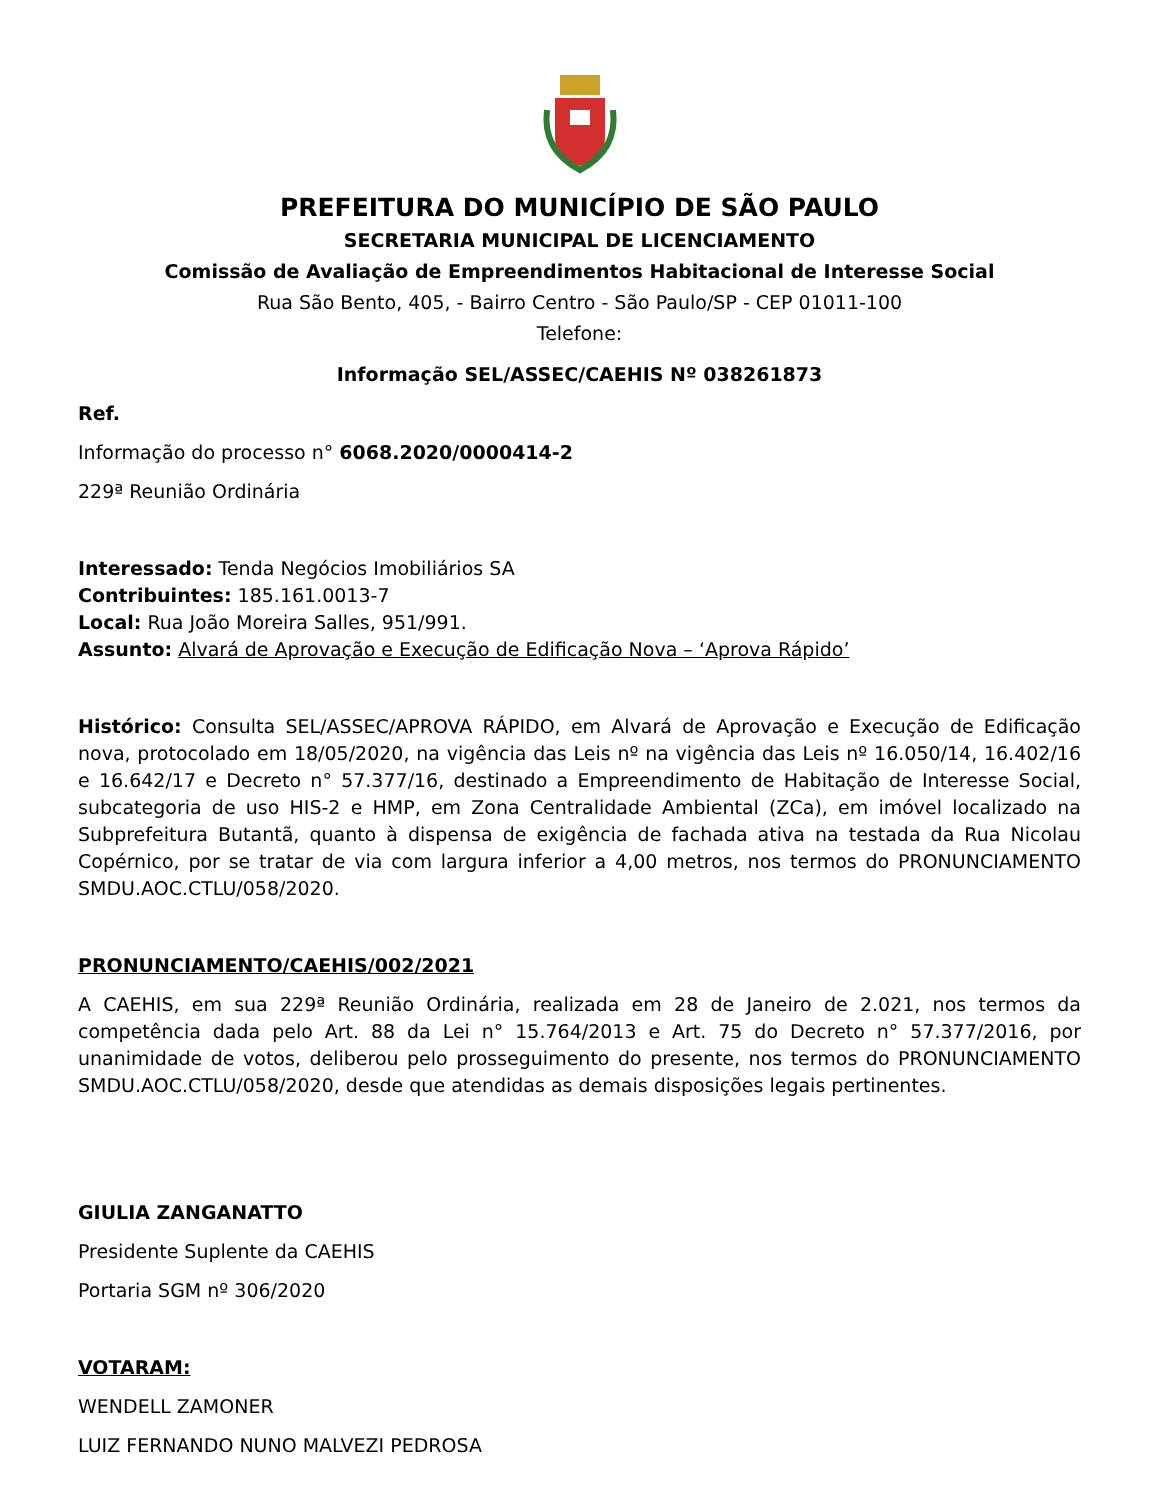PREFEITURA DO MUNICÍPIO DE SÃO PAULO
SECRETARIA MUNICIPAL DE LICENCIAMENTO
Comissão de Avaliação de Empreendimentos Habitacional de Interesse Social
Rua São Bento, 405, - Bairro Centro - São Paulo/SP - CEP 01011-100
Telefone:
Informação SEL/ASSEC/CAEHIS Nº 038261873
Ref.
Informação do processo n° 6068.2020/0000414-2
229ª Reunião Ordinária
Interessado: Tenda Negócios Imobiliários SA
Contribuintes: 185.161.0013-7
Local: Rua João Moreira Salles, 951/991.
Assunto: Alvará de Aprovação e Execução de Edificação Nova – ‘Aprova Rápido’
Histórico: Consulta SEL/ASSEC/APROVA RÁPIDO, em Alvará de Aprovação e Execução de Edificação nova, protocolado em 18/05/2020, na vigência das Leis nº na vigência das Leis nº 16.050/14, 16.402/16 e 16.642/17 e Decreto n° 57.377/16, destinado a Empreendimento de Habitação de Interesse Social, subcategoria de uso HIS-2 e HMP, em Zona Centralidade Ambiental (ZCa), em imóvel localizado na Subprefeitura Butantã, quanto à dispensa de exigência de fachada ativa na testada da Rua Nicolau Copérnico, por se tratar de via com largura inferior a 4,00 metros, nos termos do PRONUNCIAMENTO SMDU.AOC.CTLU/058/2020.
PRONUNCIAMENTO/CAEHIS/002/2021
A CAEHIS, em sua 229ª Reunião Ordinária, realizada em 28 de Janeiro de 2.021, nos termos da competência dada pelo Art. 88 da Lei n° 15.764/2013 e Art. 75 do Decreto n° 57.377/2016, por unanimidade de votos, deliberou pelo prosseguimento do presente, nos termos do PRONUNCIAMENTO SMDU.AOC.CTLU/058/2020, desde que atendidas as demais disposições legais pertinentes.
GIULIA ZANGANATTO
Presidente Suplente da CAEHIS
Portaria SGM nº 306/2020
VOTARAM:
WENDELL ZAMONER
LUIZ FERNANDO NUNO MALVEZI PEDROSA